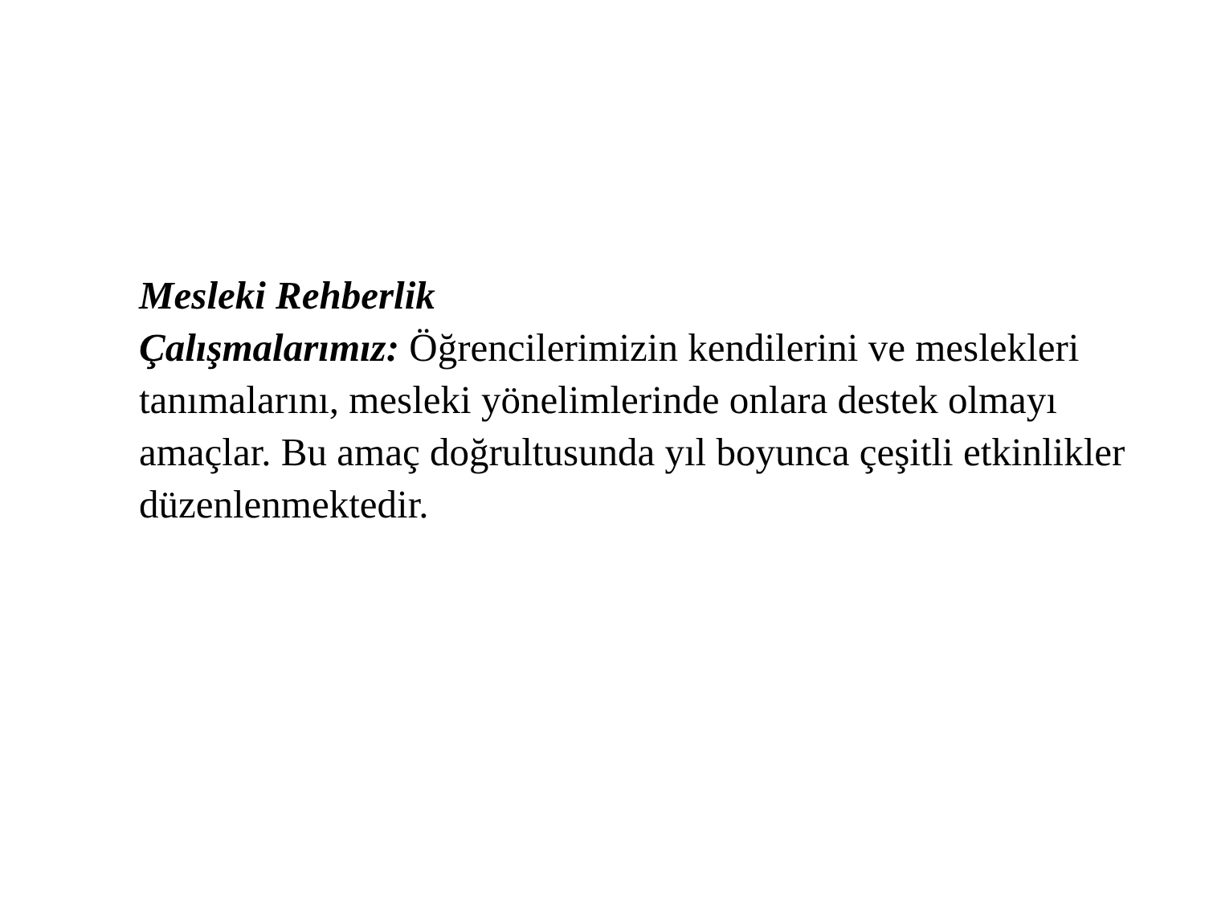Mesleki Rehberlik
Çalışmalarımız: Öğrencilerimizin kendilerini ve meslekleri tanımalarını, mesleki yönelimlerinde onlara destek olmayı amaçlar. Bu amaç doğrultusunda yıl boyunca çeşitli etkinlikler düzenlenmektedir.